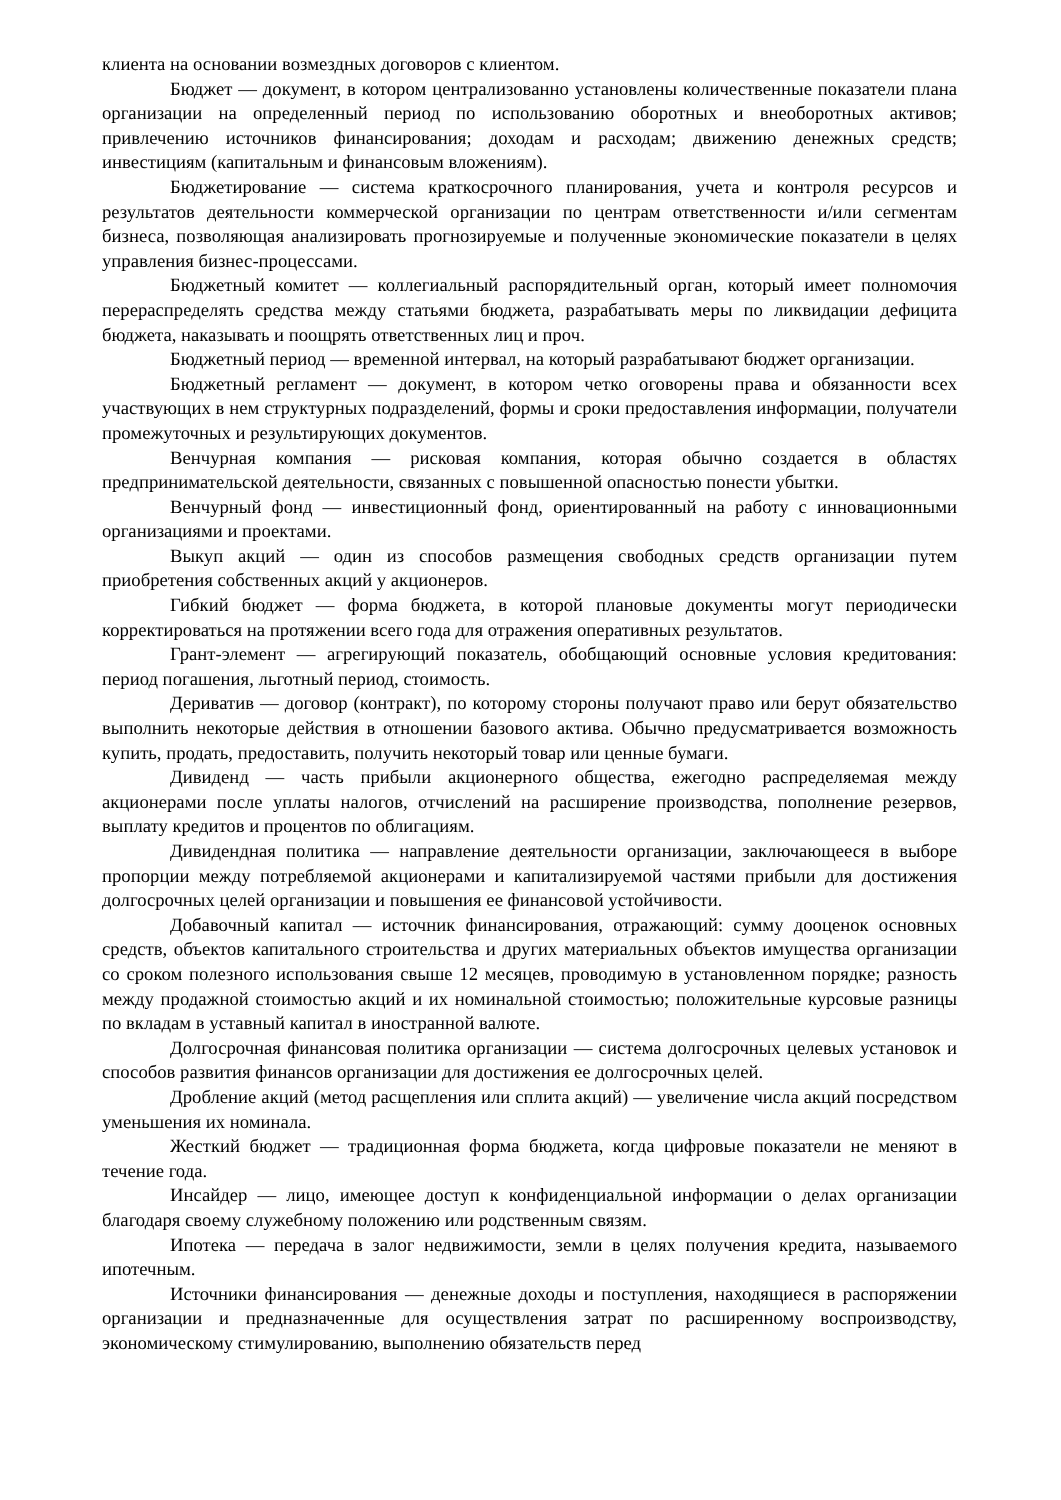клиента на основании возмездных договоров с клиентом.
Бюджет — документ, в котором централизованно установлены количественные показатели плана организации на определенный период по использованию оборотных и внеоборотных активов; привлечению источников финансирования; доходам и расходам; движению денежных средств; инвестициям (капитальным и финансовым вложениям).
Бюджетирование — система краткосрочного планирования, учета и контроля ресурсов и результатов деятельности коммерческой организации по центрам ответственности и/или сегментам бизнеса, позволяющая анализировать прогнозируемые и полученные экономические показатели в целях управления бизнес-процессами.
Бюджетный комитет — коллегиальный распорядительный орган, который имеет полномочия перераспределять средства между статьями бюджета, разрабатывать меры по ликвидации дефицита бюджета, наказывать и поощрять ответственных лиц и проч.
Бюджетный период — временной интервал, на который разрабатывают бюджет организации.
Бюджетный регламент — документ, в котором четко оговорены права и обязанности всех участвующих в нем структурных подразделений, формы и сроки предоставления информации, получатели промежуточных и результирующих документов.
Венчурная компания — рисковая компания, которая обычно создается в областях предпринимательской деятельности, связанных с повышенной опасностью понести убытки.
Венчурный фонд — инвестиционный фонд, ориентированный на работу с инновационными организациями и проектами.
Выкуп акций — один из способов размещения свободных средств организации путем приобретения собственных акций у акционеров.
Гибкий бюджет — форма бюджета, в которой плановые документы могут периодически корректироваться на протяжении всего года для отражения оперативных результатов.
Грант-элемент — агрегирующий показатель, обобщающий основные условия кредитования: период погашения, льготный период, стоимость.
Дериватив — договор (контракт), по которому стороны получают право или берут обязательство выполнить некоторые действия в отношении базового актива. Обычно предусматривается возможность купить, продать, предоставить, получить некоторый товар или ценные бумаги.
Дивиденд — часть прибыли акционерного общества, ежегодно распределяемая между акционерами после уплаты налогов, отчислений на расширение производства, пополнение резервов, выплату кредитов и процентов по облигациям.
Дивидендная политика — направление деятельности организации, заключающееся в выборе пропорции между потребляемой акционерами и капитализируемой частями прибыли для достижения долгосрочных целей организации и повышения ее финансовой устойчивости.
Добавочный капитал — источник финансирования, отражающий: сумму дооценок основных средств, объектов капитального строительства и других материальных объектов имущества организации со сроком полезного использования свыше 12 месяцев, проводимую в установленном порядке; разность между продажной стоимостью акций и их номинальной стоимостью; положительные курсовые разницы по вкладам в уставный капитал в иностранной валюте.
Долгосрочная финансовая политика организации — система долгосрочных целевых установок и способов развития финансов организации для достижения ее долгосрочных целей.
Дробление акций (метод расщепления или сплита акций) — увеличение числа акций посредством уменьшения их номинала.
Жесткий бюджет — традиционная форма бюджета, когда цифровые показатели не меняют в течение года.
Инсайдер — лицо, имеющее доступ к конфиденциальной информации о делах организации благодаря своему служебному положению или родственным связям.
Ипотека — передача в залог недвижимости, земли в целях получения кредита, называемого ипотечным.
Источники финансирования — денежные доходы и поступления, находящиеся в распоряжении организации и предназначенные для осуществления затрат по расширенному воспроизводству, экономическому стимулированию, выполнению обязательств перед